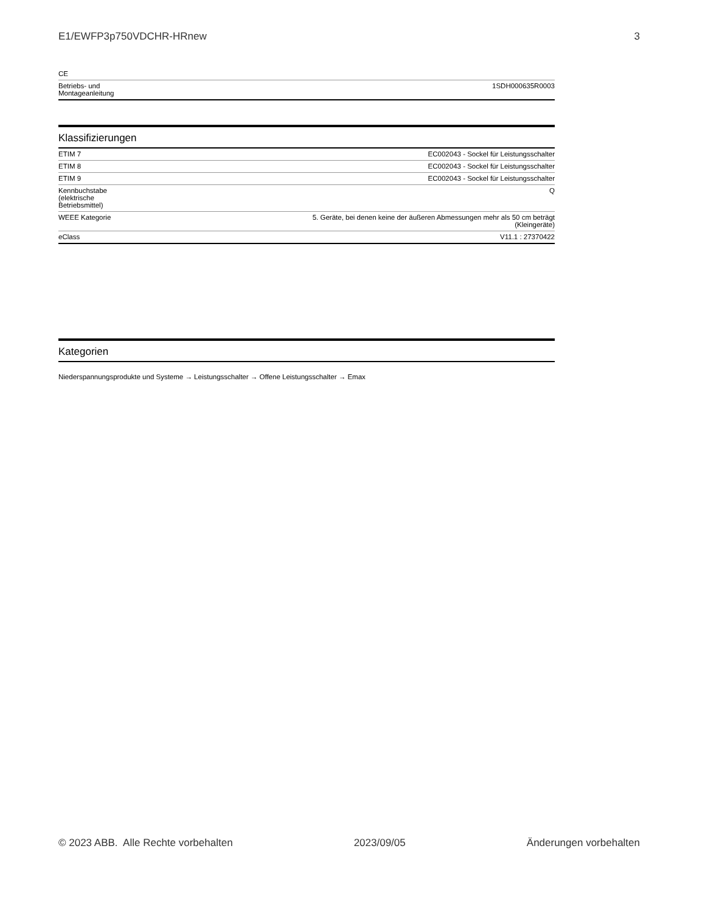E1/EWFP3p750VDCHR-HRnew 3
| CE | |
| Betriebs- und Montageanleitung | 1SDH000635R0003 |
Klassifizierungen
| ETIM 7 | EC002043 - Sockel für Leistungsschalter |
| ETIM 8 | EC002043 - Sockel für Leistungsschalter |
| ETIM 9 | EC002043 - Sockel für Leistungsschalter |
| Kennbuchstabe (elektrische Betriebsmittel) | Q |
| WEEE Kategorie | 5. Geräte, bei denen keine der äußeren Abmessungen mehr als 50 cm beträgt (Kleingeräte) |
| eClass | V11.1 : 27370422 |
Kategorien
Niederspannungsprodukte und Systeme → Leistungsschalter → Offene Leistungsschalter → Emax
© 2023 ABB. Alle Rechte vorbehalten 2023/09/05 Änderungen vorbehalten